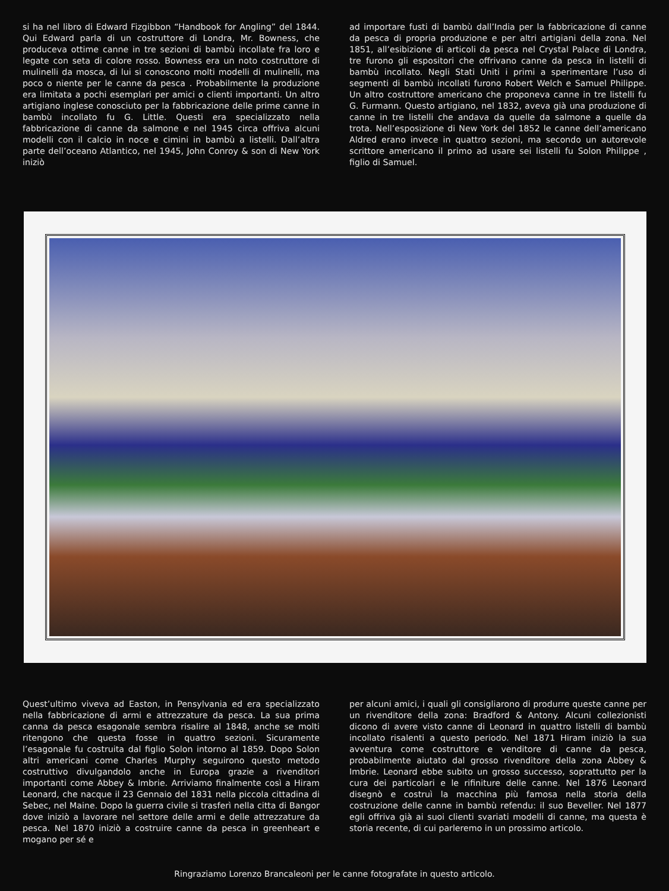si ha nel libro di Edward Fizgibbon “Handbook for Angling” del 1844. Qui Edward parla di un costruttore di Londra, Mr. Bowness, che produceva ottime canne in tre sezioni di bambù incollate fra loro e legate con seta di colore rosso. Bowness era un noto costruttore di mulinelli da mosca, di lui si conoscono molti modelli di mulinelli, ma poco o niente per le canne da pesca . Probabilmente la produzione era limitata a pochi esemplari per amici o clienti importanti. Un altro artigiano inglese conosciuto per la fabbricazione delle prime canne in bambù incollato fu G. Little. Questi era specializzato nella fabbricazione di canne da salmone e nel 1945 circa offriva alcuni modelli con il calcio in noce e cimini in bambù a listelli. Dall’altra parte dell’oceano Atlantico, nel 1945, John Conroy & son di New York iniziò
ad importare fusti di bambù dall’India per la fabbricazione di canne da pesca di propria produzione e per altri artigiani della zona. Nel 1851, all’esibizione di articoli da pesca nel Crystal Palace di Londra, tre furono gli espositori che offrivano canne da pesca in listelli di bambù incollato. Negli Stati Uniti i primi a sperimentare l’uso di segmenti di bambù incollati furono Robert Welch e Samuel Philippe. Un altro costruttore americano che proponeva canne in tre listelli fu G. Furmann. Questo artigiano, nel 1832, aveva già una produzione di canne in tre listelli che andava da quelle da salmone a quelle da trota. Nell’esposizione di New York del 1852 le canne dell’americano Aldred erano invece in quattro sezioni, ma secondo un autorevole scrittore americano il primo ad usare sei listelli fu Solon Philippe , figlio di Samuel.
Quest’ultimo viveva ad Easton, in Pensylvania ed era specializzato nella fabbricazione di armi e attrezzature da pesca. La sua prima canna da pesca esagonale sembra risalire al 1848, anche se molti ritengono che questa fosse in quattro sezioni. Sicuramente l’esagonale fu costruita dal figlio Solon intorno al 1859. Dopo Solon altri americani come Charles Murphy seguirono questo metodo costruttivo divulgandolo anche in Europa grazie a rivenditori importanti come Abbey & Imbrie. Arriviamo finalmente così a Hiram Leonard, che nacque il 23 Gennaio del 1831 nella piccola cittadina di Sebec, nel Maine. Dopo la guerra civile si trasferì nella citta di Bangor dove iniziò a lavorare nel settore delle armi e delle attrezzature da pesca. Nel 1870 iniziò a costruire canne da pesca in greenheart e mogano per sé e
per alcuni amici, i quali gli consigliarono di produrre queste canne per un rivenditore della zona: Bradford & Antony. Alcuni collezionisti dicono di avere visto canne di Leonard in quattro listelli di bambù incollato risalenti a questo periodo. Nel 1871 Hiram iniziò la sua avventura come costruttore e venditore di canne da pesca, probabilmente aiutato dal grosso rivenditore della zona Abbey & Imbrie. Leonard ebbe subito un grosso successo, soprattutto per la cura dei particolari e le rifiniture delle canne. Nel 1876 Leonard disegnò e costruì la macchina più famosa nella storia della costruzione delle canne in bambù refendu: il suo Beveller. Nel 1877 egli offriva già ai suoi clienti svariati modelli di canne, ma questa è storia recente, di cui parleremo in un prossimo articolo.
Ringraziamo Lorenzo Brancaleoni per le canne fotografate in questo articolo.